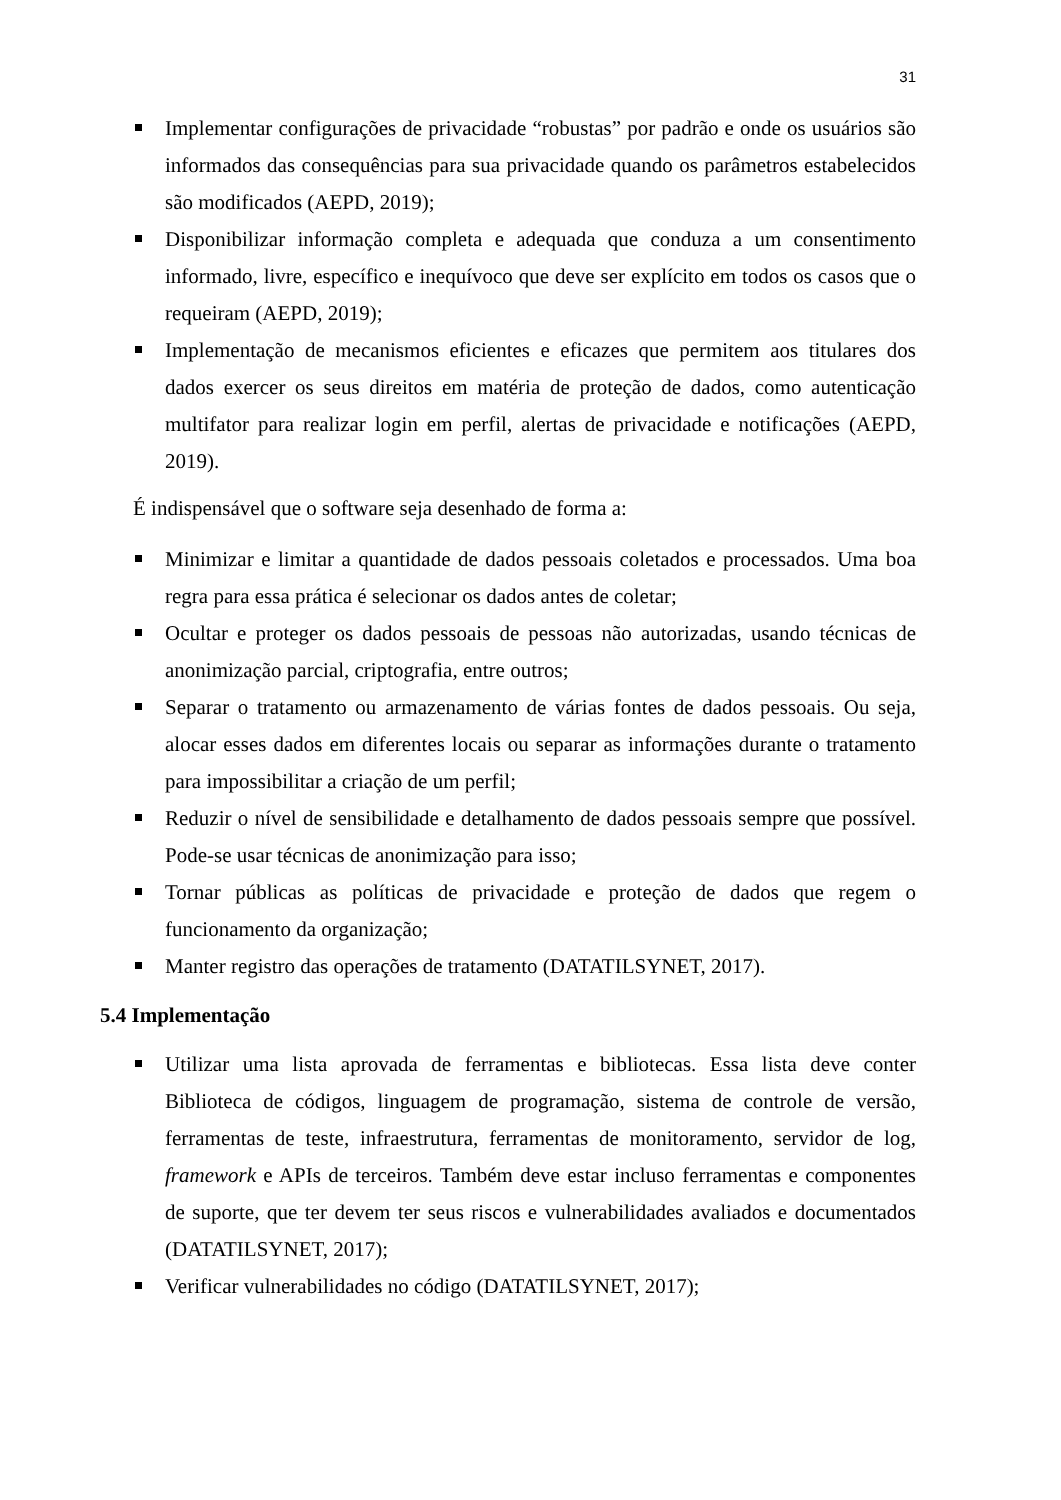31
Implementar configurações de privacidade “robustas” por padrão e onde os usuários são informados das consequências para sua privacidade quando os parâmetros estabelecidos são modificados (AEPD, 2019);
Disponibilizar informação completa e adequada que conduza a um consentimento informado, livre, específico e inequívoco que deve ser explícito em todos os casos que o requeiram (AEPD, 2019);
Implementação de mecanismos eficientes e eficazes que permitem aos titulares dos dados exercer os seus direitos em matéria de proteção de dados, como autenticação multifator para realizar login em perfil, alertas de privacidade e notificações (AEPD, 2019).
É indispensável que o software seja desenhado de forma a:
Minimizar e limitar a quantidade de dados pessoais coletados e processados. Uma boa regra para essa prática é selecionar os dados antes de coletar;
Ocultar e proteger os dados pessoais de pessoas não autorizadas, usando técnicas de anonimização parcial, criptografia, entre outros;
Separar o tratamento ou armazenamento de várias fontes de dados pessoais. Ou seja, alocar esses dados em diferentes locais ou separar as informações durante o tratamento para impossibilitar a criação de um perfil;
Reduzir o nível de sensibilidade e detalhamento de dados pessoais sempre que possível. Pode-se usar técnicas de anonimização para isso;
Tornar públicas as políticas de privacidade e proteção de dados que regem o funcionamento da organização;
Manter registro das operações de tratamento (DATATILSYNET, 2017).
5.4 Implementação
Utilizar uma lista aprovada de ferramentas e bibliotecas. Essa lista deve conter Biblioteca de códigos, linguagem de programação, sistema de controle de versão, ferramentas de teste, infraestrutura, ferramentas de monitoramento, servidor de log, framework e APIs de terceiros. Também deve estar incluso ferramentas e componentes de suporte, que ter devem ter seus riscos e vulnerabilidades avaliados e documentados (DATATILSYNET, 2017);
Verificar vulnerabilidades no código (DATATILSYNET, 2017);